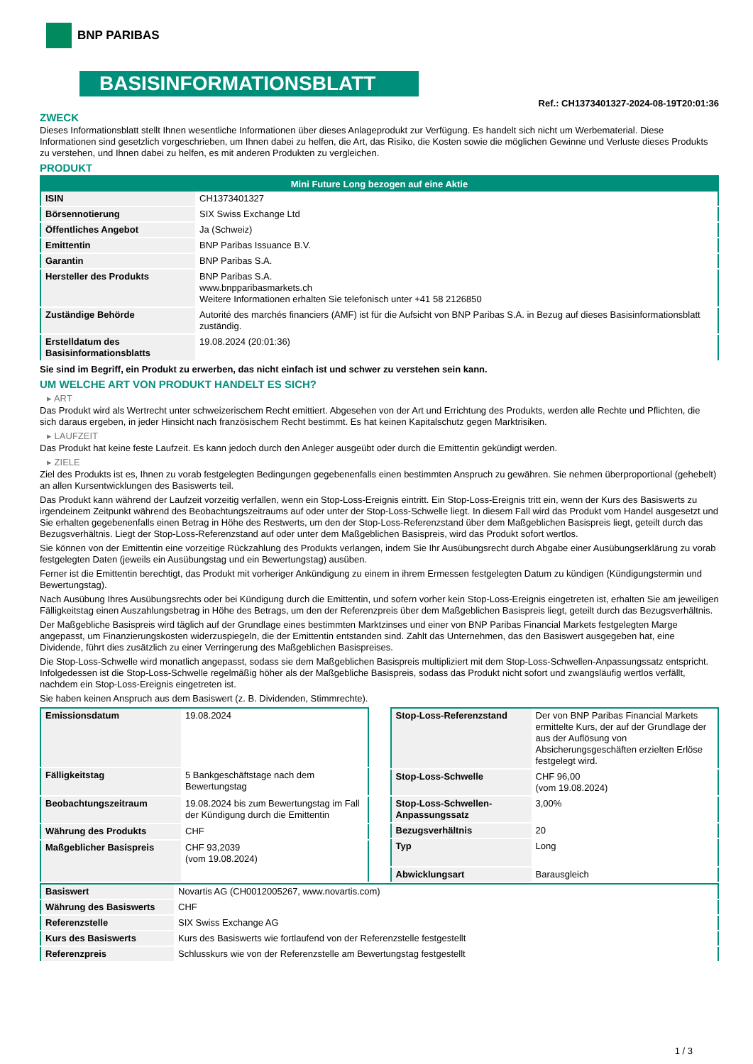BNP PARIBAS
BASISINFORMATIONSBLATT
Ref.: CH1373401327-2024-08-19T20:01:36
ZWECK
Dieses Informationsblatt stellt Ihnen wesentliche Informationen über dieses Anlageprodukt zur Verfügung. Es handelt sich nicht um Werbematerial. Diese Informationen sind gesetzlich vorgeschrieben, um Ihnen dabei zu helfen, die Art, das Risiko, die Kosten sowie die möglichen Gewinne und Verluste dieses Produkts zu verstehen, und Ihnen dabei zu helfen, es mit anderen Produkten zu vergleichen.
PRODUKT
| Mini Future Long bezogen auf eine Aktie | |
| --- | --- |
| ISIN | CH1373401327 |
| Börsennotierung | SIX Swiss Exchange Ltd |
| Öffentliches Angebot | Ja (Schweiz) |
| Emittentin | BNP Paribas Issuance B.V. |
| Garantin | BNP Paribas S.A. |
| Hersteller des Produkts | BNP Paribas S.A. www.bnpparibasmarkets.ch Weitere Informationen erhalten Sie telefonisch unter +41 58 2126850 |
| Zuständige Behörde | Autorité des marchés financiers (AMF) ist für die Aufsicht von BNP Paribas S.A. in Bezug auf dieses Basisinformationsblatt zuständig. |
| Erstelldatum des Basisinformationsblatts | 19.08.2024 (20:01:36) |
Sie sind im Begriff, ein Produkt zu erwerben, das nicht einfach ist und schwer zu verstehen sein kann.
UM WELCHE ART VON PRODUKT HANDELT ES SICH?
▸ ART
Das Produkt wird als Wertrecht unter schweizerischem Recht emittiert. Abgesehen von der Art und Errichtung des Produkts, werden alle Rechte und Pflichten, die sich daraus ergeben, in jeder Hinsicht nach französischem Recht bestimmt. Es hat keinen Kapitalschutz gegen Marktrisiken.
▸ LAUFZEIT
Das Produkt hat keine feste Laufzeit. Es kann jedoch durch den Anleger ausgeübt oder durch die Emittentin gekündigt werden.
▸ ZIELE
Ziel des Produkts ist es, Ihnen zu vorab festgelegten Bedingungen gegebenenfalls einen bestimmten Anspruch zu gewähren. Sie nehmen überproportional (gehebelt) an allen Kursentwicklungen des Basiswerts teil.
Das Produkt kann während der Laufzeit vorzeitig verfallen, wenn ein Stop-Loss-Ereignis eintritt. Ein Stop-Loss-Ereignis tritt ein, wenn der Kurs des Basiswerts zu irgendeinem Zeitpunkt während des Beobachtungszeitraums auf oder unter der Stop-Loss-Schwelle liegt. In diesem Fall wird das Produkt vom Handel ausgesetzt und Sie erhalten gegebenenfalls einen Betrag in Höhe des Restwerts, um den der Stop-Loss-Referenzstand über dem Maßgeblichen Basispreis liegt, geteilt durch das Bezugsverhältnis. Liegt der Stop-Loss-Referenzstand auf oder unter dem Maßgeblichen Basispreis, wird das Produkt sofort wertlos.
Sie können von der Emittentin eine vorzeitige Rückzahlung des Produkts verlangen, indem Sie Ihr Ausübungsrecht durch Abgabe einer Ausübungserklärung zu vorab festgelegten Daten (jeweils ein Ausübungstag und ein Bewertungstag) ausüben.
Ferner ist die Emittentin berechtigt, das Produkt mit vorheriger Ankündigung zu einem in ihrem Ermessen festgelegten Datum zu kündigen (Kündigungstermin und Bewertungstag).
Nach Ausübung Ihres Ausübungsrechts oder bei Kündigung durch die Emittentin, und sofern vorher kein Stop-Loss-Ereignis eingetreten ist, erhalten Sie am jeweiligen Fälligkeitstag einen Auszahlungsbetrag in Höhe des Betrags, um den der Referenzpreis über dem Maßgeblichen Basispreis liegt, geteilt durch das Bezugsverhältnis.
Der Maßgebliche Basispreis wird täglich auf der Grundlage eines bestimmten Marktzinses und einer von BNP Paribas Financial Markets festgelegten Marge angepasst, um Finanzierungskosten widerzuspiegeln, die der Emittentin entstanden sind. Zahlt das Unternehmen, das den Basiswert ausgegeben hat, eine Dividende, führt dies zusätzlich zu einer Verringerung des Maßgeblichen Basispreises.
Die Stop-Loss-Schwelle wird monatlich angepasst, sodass sie dem Maßgeblichen Basispreis multipliziert mit dem Stop-Loss-Schwellen-Anpassungssatz entspricht. Infolgedessen ist die Stop-Loss-Schwelle regelmäßig höher als der Maßgebliche Basispreis, sodass das Produkt nicht sofort und zwangsläufig wertlos verfällt, nachdem ein Stop-Loss-Ereignis eingetreten ist.
Sie haben keinen Anspruch aus dem Basiswert (z. B. Dividenden, Stimmrechte).
| Emissionsdatum | 19.08.2024 |
| Fälligkeitstag | 5 Bankgeschäftstage nach dem Bewertungstag |
| Beobachtungszeitraum | 19.08.2024 bis zum Bewertungstag im Fall der Kündigung durch die Emittentin |
| Währung des Produkts | CHF |
| Maßgeblicher Basispreis | CHF 93,2039 (vom 19.08.2024) |
| Stop-Loss-Referenzstand | Der von BNP Paribas Financial Markets ermittelte Kurs, der auf der Grundlage der aus der Auflösung von Absicherungsgeschäften erzielten Erlöse festgelegt wird. |
| Stop-Loss-Schwelle | CHF 96,00 (vom 19.08.2024) |
| Stop-Loss-Schwellen-Anpassungssatz | 3,00% |
| Bezugsverhältnis | 20 |
| Typ | Long |
| Abwicklungsart | Barausgleich |
| Basiswert | Novartis AG (CH0012005267, www.novartis.com) |
| Währung des Basiswerts | CHF |
| Referenzstelle | SIX Swiss Exchange AG |
| Kurs des Basiswerts | Kurs des Basiswerts wie fortlaufend von der Referenzstelle festgestellt |
| Referenzpreis | Schlusskurs wie von der Referenzstelle am Bewertungstag festgestellt |
1 / 3